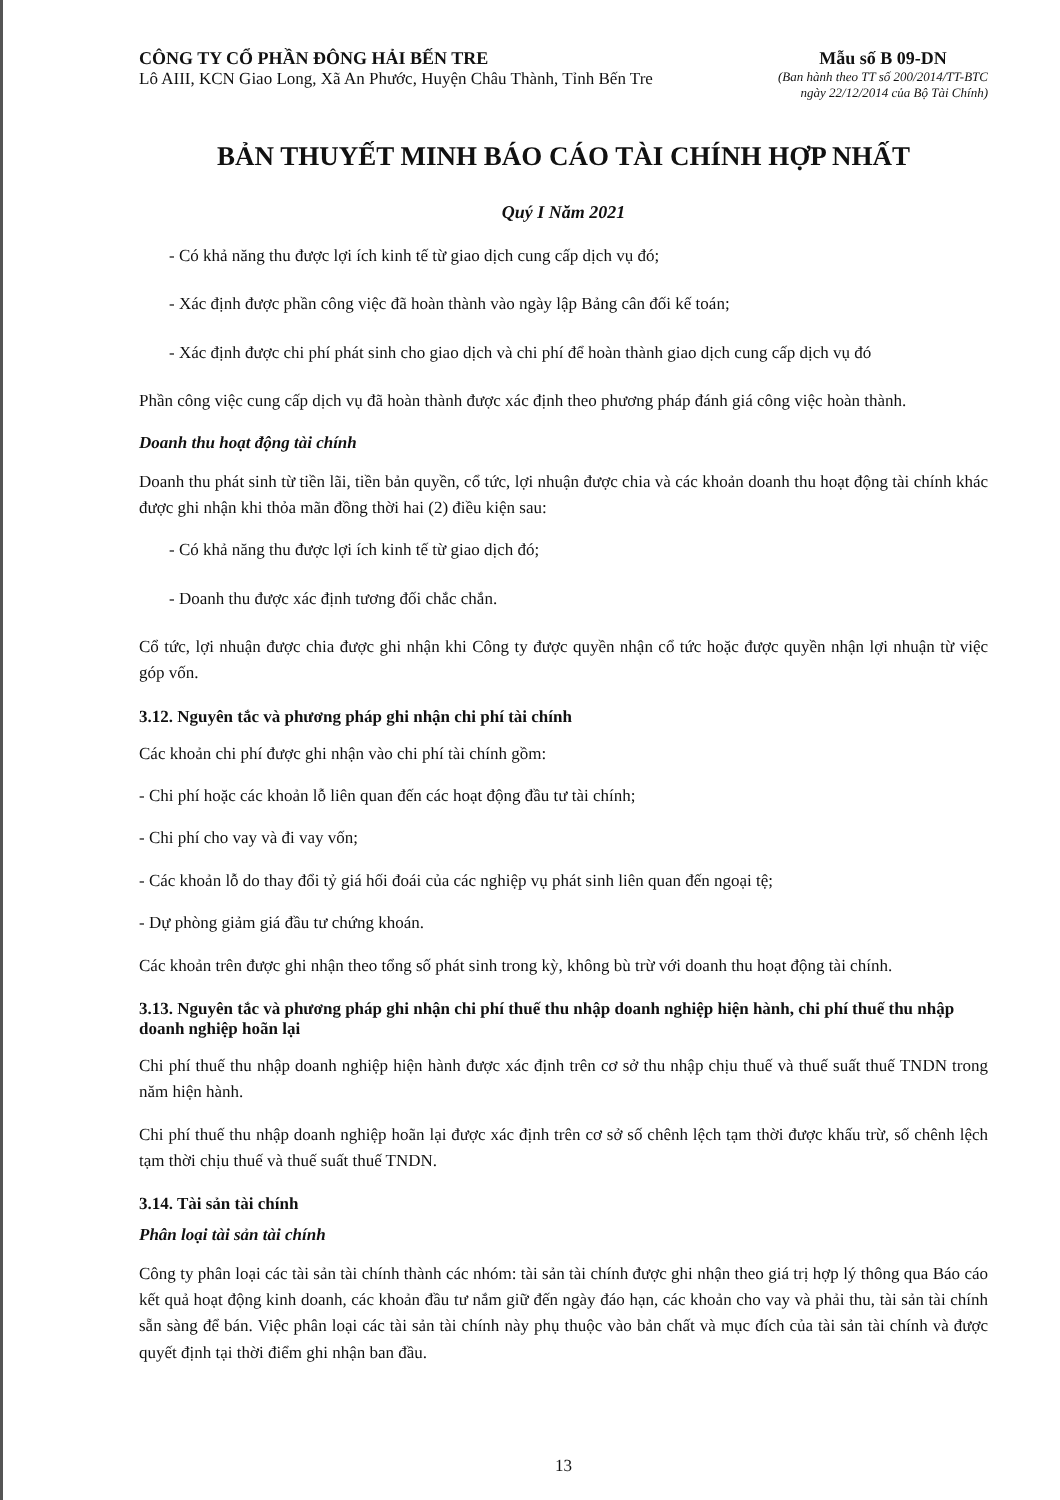CÔNG TY CỔ PHẦN ĐÔNG HẢI BẾN TRE
Lô AIII, KCN Giao Long, Xã An Phước, Huyện Châu Thành, Tỉnh Bến Tre
Mẫu số B 09-DN
(Ban hành theo TT số 200/2014/TT-BTC
ngày 22/12/2014 của Bộ Tài Chính)
BẢN THUYẾT MINH BÁO CÁO TÀI CHÍNH HỢP NHẤT
Quý I Năm 2021
- Có khả năng thu được lợi ích kinh tế từ giao dịch cung cấp dịch vụ đó;
- Xác định được phần công việc đã hoàn thành vào ngày lập Bảng cân đối kế toán;
- Xác định được chi phí phát sinh cho giao dịch và chi phí để hoàn thành giao dịch cung cấp dịch vụ đó
Phần công việc cung cấp dịch vụ đã hoàn thành được xác định theo phương pháp đánh giá công việc hoàn thành.
Doanh thu hoạt động tài chính
Doanh thu phát sinh từ tiền lãi, tiền bản quyền, cổ tức, lợi nhuận được chia và các khoản doanh thu hoạt động tài chính khác được ghi nhận khi thỏa mãn đồng thời hai (2) điều kiện sau:
- Có khả năng thu được lợi ích kinh tế từ giao dịch đó;
- Doanh thu được xác định tương đối chắc chắn.
Cổ tức, lợi nhuận được chia được ghi nhận khi Công ty được quyền nhận cổ tức hoặc được quyền nhận lợi nhuận từ việc góp vốn.
3.12. Nguyên tắc và phương pháp ghi nhận chi phí tài chính
Các khoản chi phí được ghi nhận vào chi phí tài chính gồm:
- Chi phí hoặc các khoản lỗ liên quan đến các hoạt động đầu tư tài chính;
- Chi phí cho vay và đi vay vốn;
- Các khoản lỗ do thay đổi tỷ giá hối đoái của các nghiệp vụ phát sinh liên quan đến ngoại tệ;
- Dự phòng giảm giá đầu tư chứng khoán.
Các khoản trên được ghi nhận theo tổng số phát sinh trong kỳ, không bù trừ với doanh thu hoạt động tài chính.
3.13. Nguyên tắc và phương pháp ghi nhận chi phí thuế thu nhập doanh nghiệp hiện hành, chi phí thuế thu nhập doanh nghiệp hoãn lại
Chi phí thuế thu nhập doanh nghiệp hiện hành được xác định trên cơ sở thu nhập chịu thuế và thuế suất thuế TNDN trong năm hiện hành.
Chi phí thuế thu nhập doanh nghiệp hoãn lại được xác định trên cơ sở số chênh lệch tạm thời được khấu trừ, số chênh lệch tạm thời chịu thuế và thuế suất thuế TNDN.
3.14. Tài sản tài chính
Phân loại tài sản tài chính
Công ty phân loại các tài sản tài chính thành các nhóm: tài sản tài chính được ghi nhận theo giá trị hợp lý thông qua Báo cáo kết quả hoạt động kinh doanh, các khoản đầu tư nắm giữ đến ngày đáo hạn, các khoản cho vay và phải thu, tài sản tài chính sẵn sàng để bán. Việc phân loại các tài sản tài chính này phụ thuộc vào bản chất và mục đích của tài sản tài chính và được quyết định tại thời điểm ghi nhận ban đầu.
13